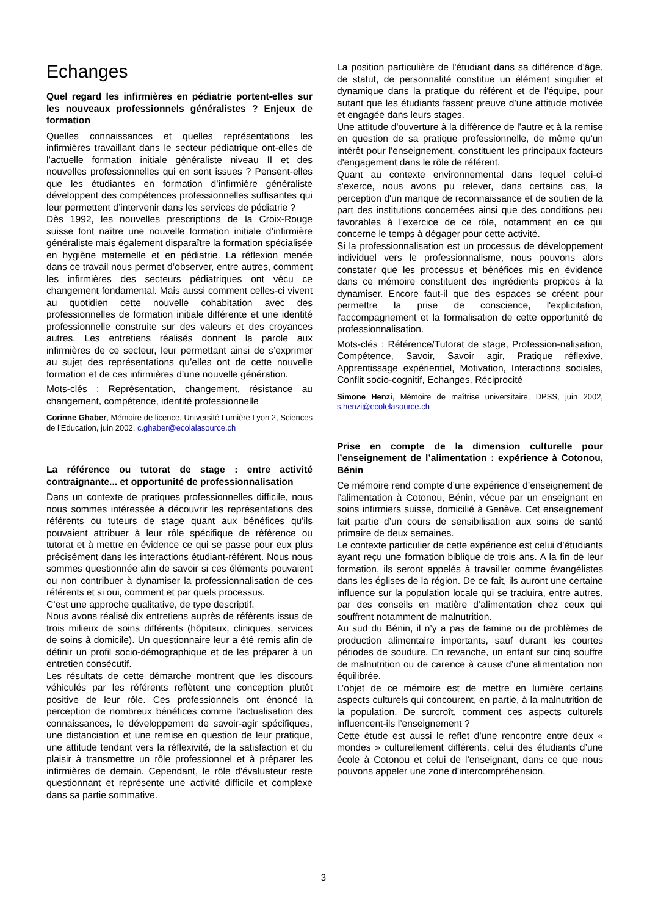Echanges
Quel regard les infirmières en pédiatrie portent-elles sur les nouveaux professionnels généralistes ? Enjeux de formation
Quelles connaissances et quelles représentations les infirmières travaillant dans le secteur pédiatrique ont-elles de l’actuelle formation initiale généraliste niveau II et des nouvelles professionnelles qui en sont issues ? Pensent-elles que les étudiantes en formation d’infirmière généraliste développent des compétences professionnelles suffisantes qui leur permettent d’intervenir dans les services de pédiatrie ?
Dès 1992, les nouvelles prescriptions de la Croix-Rouge suisse font naître une nouvelle formation initiale d’infirmière généraliste mais également disparaître la formation spécialisée en hygiène maternelle et en pédiatrie. La réflexion menée dans ce travail nous permet d’observer, entre autres, comment les infirmières des secteurs pédiatriques ont vécu ce changement fondamental. Mais aussi comment celles-ci vivent au quotidien cette nouvelle cohabitation avec des professionnelles de formation initiale différente et une identité professionnelle construite sur des valeurs et des croyances autres. Les entretiens réalisés donnent la parole aux infirmières de ce secteur, leur permettant ainsi de s’exprimer au sujet des représentations qu’elles ont de cette nouvelle formation et de ces infirmières d’une nouvelle génération.
Mots-clés : Représentation, changement, résistance au changement, compétence, identité professionnelle
Corinne Ghaber, Mémoire de licence, Université Lumière Lyon 2, Sciences de l’Education, juin 2002, c.ghaber@ecolalasource.ch
La référence ou tutorat de stage : entre activité contraignante... et opportunité de professionnalisation
Dans un contexte de pratiques professionnelles difficile, nous nous sommes intéressée à découvrir les représentations des référents ou tuteurs de stage quant aux bénéfices qu'ils pouvaient attribuer à leur rôle spécifique de référence ou tutorat et à mettre en évidence ce qui se passe pour eux plus précisément dans les interactions étudiant-référent. Nous nous sommes questionnée afin de savoir si ces éléments pouvaient ou non contribuer à dynamiser la professionnalisation de ces référents et si oui, comment et par quels processus.
C’est une approche qualitative, de type descriptif.
Nous avons réalisé dix entretiens auprès de référents issus de trois milieux de soins différents (hôpitaux, cliniques, services de soins à domicile). Un questionnaire leur a été remis afin de définir un profil socio-démographique et de les préparer à un entretien consécutif.
Les résultats de cette démarche montrent que les discours véhiculés par les référents reflètent une conception plutôt positive de leur rôle. Ces professionnels ont énoncé la perception de nombreux bénéfices comme l'actualisation des connaissances, le développement de savoir-agir spécifiques, une distanciation et une remise en question de leur pratique, une attitude tendant vers la réflexivité, de la satisfaction et du plaisir à transmettre un rôle professionnel et à préparer les infirmières de demain. Cependant, le rôle d'évaluateur reste questionnant et représente une activité difficile et complexe dans sa partie sommative.
La position particulière de l'étudiant dans sa différence d'âge, de statut, de personnalité constitue un élément singulier et dynamique dans la pratique du référent et de l'équipe, pour autant que les étudiants fassent preuve d’une attitude motivée et engagée dans leurs stages.
Une attitude d'ouverture à la différence de l'autre et à la remise en question de sa pratique professionnelle, de même qu'un intérêt pour l'enseignement, constituent les principaux facteurs d'engagement dans le rôle de référent.
Quant au contexte environnemental dans lequel celui-ci s'exerce, nous avons pu relever, dans certains cas, la perception d'un manque de reconnaissance et de soutien de la part des institutions concernées ainsi que des conditions peu favorables à l'exercice de ce rôle, notamment en ce qui concerne le temps à dégager pour cette activité.
Si la professionnalisation est un processus de développement individuel vers le professionnalisme, nous pouvons alors constater que les processus et bénéfices mis en évidence dans ce mémoire constituent des ingrédients propices à la dynamiser. Encore faut-il que des espaces se créent pour permettre la prise de conscience, l'explicitation, l'accompagnement et la formalisation de cette opportunité de professionnalisation.
Mots-clés : Référence/Tutorat de stage, Profession-nalisation, Compétence, Savoir, Savoir agir, Pratique réflexive, Apprentissage expérientiel, Motivation, Interactions sociales, Conflit socio-cognitif, Echanges, Réciprocité
Simone Henzi, Mémoire de maîtrise universitaire, DPSS, juin 2002, s.henzi@ecolelasource.ch
Prise en compte de la dimension culturelle pour l’enseignement de l’alimentation : expérience à Cotonou, Bénin
Ce mémoire rend compte d’une expérience d’enseignement de l’alimentation à Cotonou, Bénin, vécue par un enseignant en soins infirmiers suisse, domicilié à Genève. Cet enseignement fait partie d’un cours de sensibilisation aux soins de santé primaire de deux semaines.
Le contexte particulier de cette expérience est celui d’étudiants ayant reçu une formation biblique de trois ans. A la fin de leur formation, ils seront appelés à travailler comme évangélistes dans les églises de la région. De ce fait, ils auront une certaine influence sur la population locale qui se traduira, entre autres, par des conseils en matière d’alimentation chez ceux qui souffrent notamment de malnutrition.
Au sud du Bénin, il n’y a pas de famine ou de problèmes de production alimentaire importants, sauf durant les courtes périodes de soudure. En revanche, un enfant sur cinq souffre de malnutrition ou de carence à cause d’une alimentation non équilibrée.
L’objet de ce mémoire est de mettre en lumière certains aspects culturels qui concourent, en partie, à la malnutrition de la population. De surcroît, comment ces aspects culturels influencent-ils l’enseignement ?
Cette étude est aussi le reflet d’une rencontre entre deux « mondes » culturellement différents, celui des étudiants d’une école à Cotonou et celui de l’enseignant, dans ce que nous pouvons appeler une zone d’intercompréhension.
3